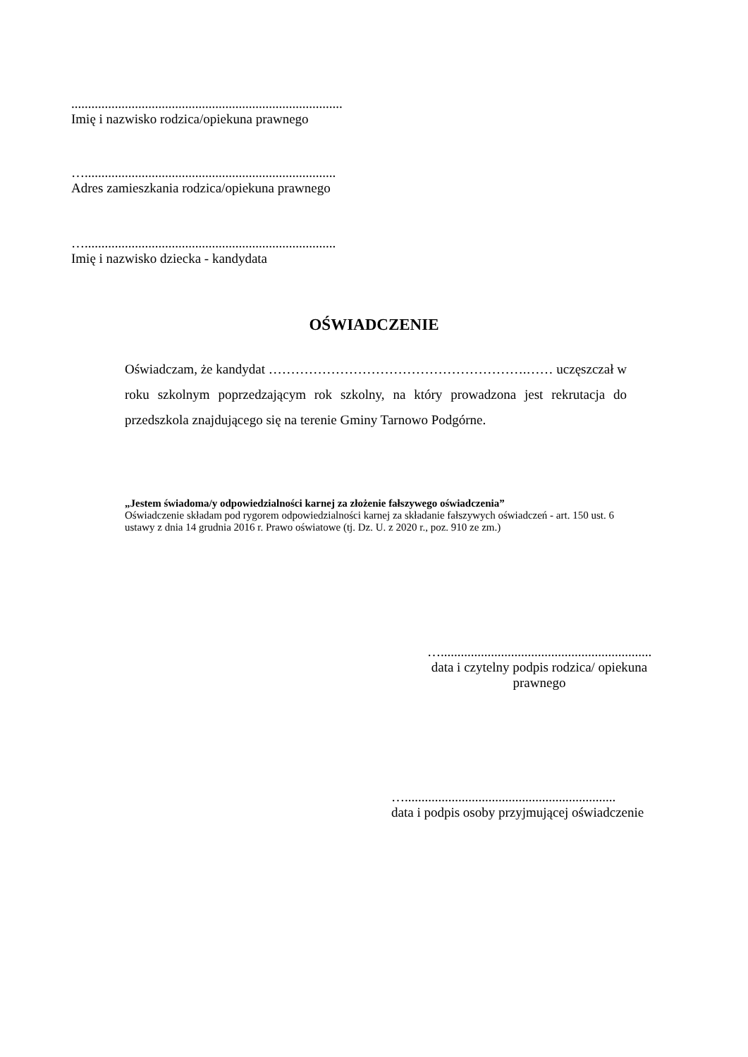.................................................................................
Imię i nazwisko rodzica/opiekuna prawnego
…...........................................................................
Adres zamieszkania rodzica/opiekuna prawnego
…...........................................................................
Imię i nazwisko dziecka - kandydata
OŚWIADCZENIE
Oświadczam, że kandydat ………………………………………………….…… uczęszczał w roku szkolnym poprzedzającym rok szkolny, na który prowadzona jest rekrutacja do przedszkola znajdującego się na terenie Gminy Tarnowo Podgórne.
„Jestem świadoma/y odpowiedzialności karnej za złożenie fałszywego oświadczenia”
Oświadczenie składam pod rygorem odpowiedzialności karnej za składanie fałszywych oświadczeń - art. 150 ust. 6 ustawy z dnia 14 grudnia 2016 r. Prawo oświatowe (tj. Dz. U. z 2020 r., poz. 910 ze zm.)
…...............................................................
data i czytelny podpis rodzica/ opiekuna
prawnego
…...............................................................
data i podpis osoby przyjmującej oświadczenie